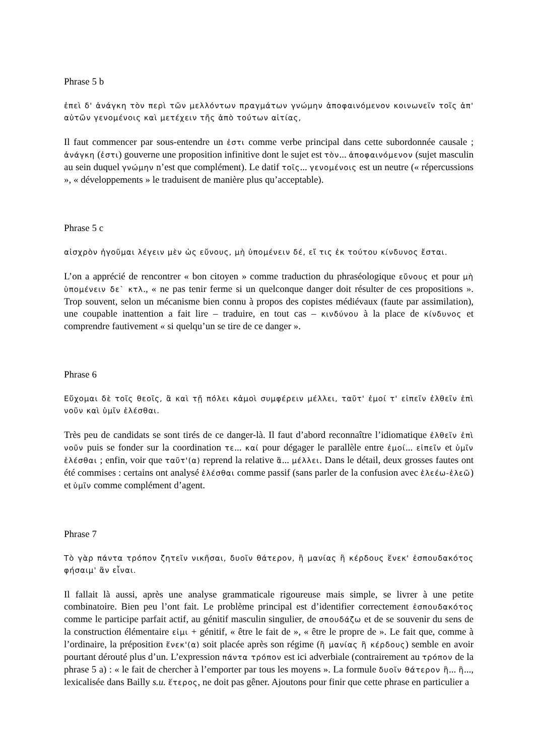Phrase 5 b
ἐπεὶ δ' ἀνάγκη τὸν περὶ τῶν μελλόντων πραγμάτων γνώμην ἀποφαινόμενον κοινωνεῖν τοῖς ἀπ' αὐτῶν γενομένοις καὶ μετέχειν τῆς ἀπὸ τούτων αἰτίας,
Il faut commencer par sous-entendre un ἐστι comme verbe principal dans cette subordonnée causale ; ἀνάγκη (ἐστι) gouverne une proposition infinitive dont le sujet est τὸν... ἀποφαινόμενον (sujet masculin au sein duquel γνώμην n’est que complément). Le datif τοῖς... γενομένοις est un neutre (« répercussions », « développements » le traduisent de manière plus qu’acceptable).
Phrase 5 c
αἰσχρὸν ἡγοῦμαι λέγειν μὲν ὡς εὔνους, μὴ ὑπομένειν δέ, εἴ τις ἐκ τούτου κίνδυνος ἔσται.
L’on a apprécié de rencontrer « bon citoyen » comme traduction du phraséologique εὔνους et pour μὴ ὑπομένειν δε` κτλ., « ne pas tenir ferme si un quelconque danger doit résulter de ces propositions ». Trop souvent, selon un mécanisme bien connu à propos des copistes médiévaux (faute par assimilation), une coupable inattention a fait lire – traduire, en tout cas – κινδύνου à la place de κίνδυνος et comprendre fautivement « si quelqu’un se tire de ce danger ».
Phrase 6
Εὔχομαι δὲ τοῖς θεοῖς, ἃ καὶ τῇ πόλει κἀμοὶ συμφέρειν μέλλει, ταῦτ' ἐμοί τ' εἰπεῖν ἐλθεῖν ἐπὶ νοῦν καὶ ὑμῖν ἑλέσθαι.
Très peu de candidats se sont tirés de ce danger-là. Il faut d’abord reconnaître l’idiomatique ἐλθεῖν ἐπὶ νοῦν puis se fonder sur la coordination τε... καί pour dégager le parallèle entre ἐμοί... εἰπεῖν et ὑμῖν ἑλέσθαι ; enfin, voir que ταῦτ'(α) reprend la relative ἃ... μέλλει. Dans le détail, deux grosses fautes ont été commises : certains ont analysé ἑλέσθαι comme passif (sans parler de la confusion avec ἐλεέω-ἐλεῶ) et ὑμῖν comme complément d’agent.
Phrase 7
Τὸ γὰρ πάντα τρόπον ζητεῖν νικῆσαι, δυοῖν θάτερον, ἢ μανίας ἢ κέρδους ἕνεκ' ἐσπουδακότος φήσαιμ' ἂν εἶναι.
Il fallait là aussi, après une analyse grammaticale rigoureuse mais simple, se livrer à une petite combinatoire. Bien peu l’ont fait. Le problème principal est d’identifier correctement ἐσπουδακότος comme le participe parfait actif, au génitif masculin singulier, de σπουδάζω et de se souvenir du sens de la construction élémentaire εἰμι + génitif, « être le fait de », « être le propre de ». Le fait que, comme à l’ordinaire, la préposition ἕνεκ'(α) soit placée après son régime (ἢ μανίας ἢ κέρδους) semble en avoir pourtant dérouté plus d’un. L’expression πάντα τρόπον est ici adverbiale (contrairement au τρόπον de la phrase 5 a) : « le fait de chercher à l’emporter par tous les moyens ». La formule δυοῖν θάτερον ἢ... ἢ..., lexicalisée dans Bailly s.u. ἕτερος, ne doit pas gêner. Ajoutons pour finir que cette phrase en particulier a